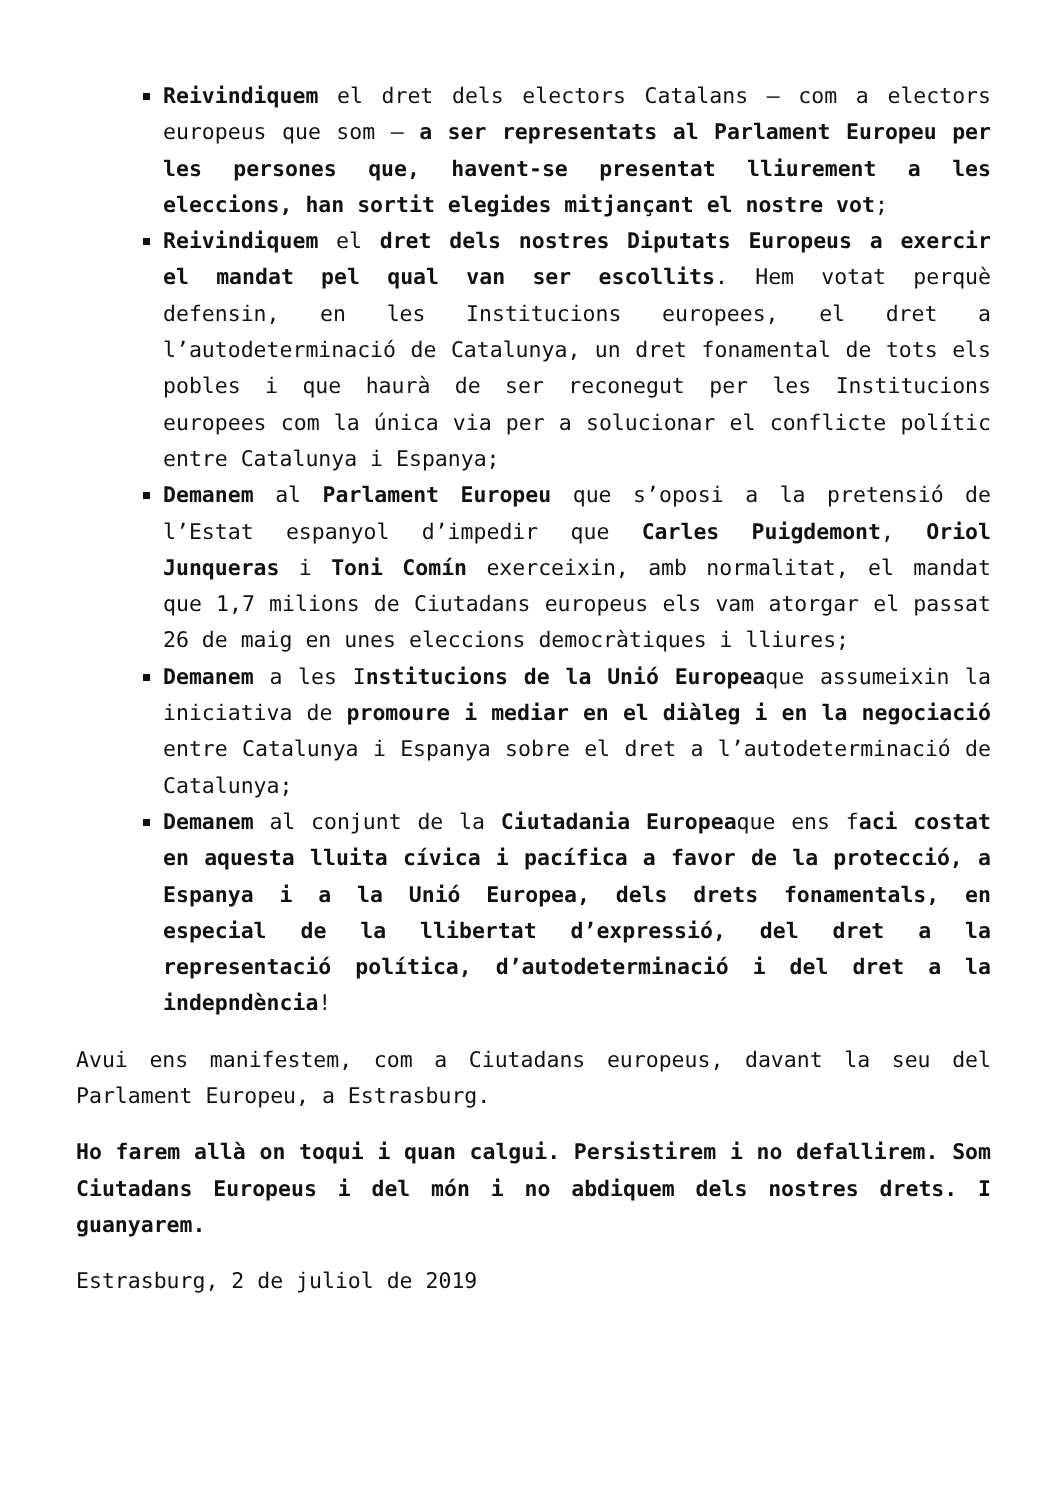Reivindiquem el dret dels electors Catalans – com a electors europeus que som – a ser representats al Parlament Europeu per les persones que, havent-se presentat lliurement a les eleccions, han sortit elegides mitjançant el nostre vot;
Reivindiquem el dret dels nostres Diputats Europeus a exercir el mandat pel qual van ser escollits. Hem votat perquè defensin, en les Institucions europees, el dret a l’autodeterminació de Catalunya, un dret fonamental de tots els pobles i que haurà de ser reconegut per les Institucions europees com la única via per a solucionar el conflicte polític entre Catalunya i Espanya;
Demanem al Parlament Europeu que s’oposi a la pretensió de l’Estat espanyol d’impedir que Carles Puigdemont, Oriol Junqueras i Toni Comín exerceixin, amb normalitat, el mandat que 1,7 milions de Ciutadans europeus els vam atorgar el passat 26 de maig en unes eleccions democràtiques i lliures;
Demanem a les Institucions de la Unió Europeaque assumeixin la iniciativa de promoure i mediar en el diàleg i en la negociació entre Catalunya i Espanya sobre el dret a l’autodeterminació de Catalunya;
Demanem al conjunt de la Ciutadania Europeaque ens faci costat en aquesta lluita cívica i pacífica a favor de la protecció, a Espanya i a la Unió Europea, dels drets fonamentals, en especial de la llibertat d’expressió, del dret a la representació política, d’autodeterminació i del dret a la indepndència!
Avui ens manifestem, com a Ciutadans europeus, davant la seu del Parlament Europeu, a Estrasburg.
Ho farem allà on toqui i quan calgui. Persistirem i no defallirem. Som Ciutadans Europeus i del món i no abdiquem dels nostres drets. I guanyarem.
Estrasburg, 2 de juliol de 2019